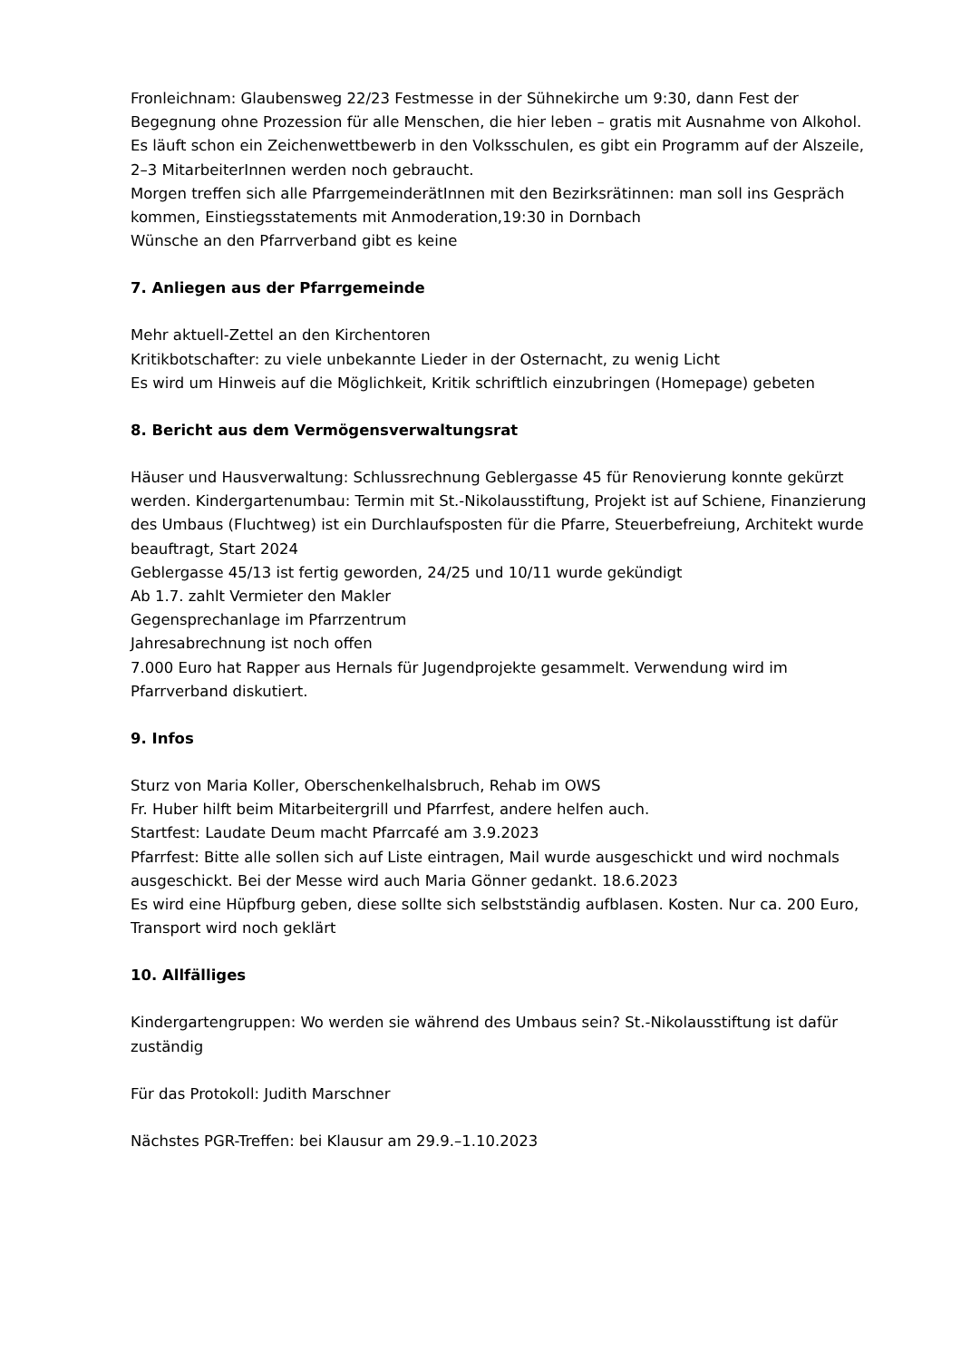Fronleichnam: Glaubensweg 22/23 Festmesse in der Sühnekirche um 9:30, dann Fest der Begegnung ohne Prozession für alle Menschen, die hier leben – gratis mit Ausnahme von Alkohol. Es läuft schon ein Zeichenwettbewerb in den Volksschulen, es gibt ein Programm auf der Alszeile, 2–3 MitarbeiterInnen werden noch gebraucht.
Morgen treffen sich alle PfarrgemeinderätInnen mit den Bezirksrätinnen: man soll ins Gespräch kommen, Einstiegsstatements mit Anmoderation,19:30 in Dornbach
Wünsche an den Pfarrverband gibt es keine
7. Anliegen aus der Pfarrgemeinde
Mehr aktuell-Zettel an den Kirchentoren
Kritikbotschafter: zu viele unbekannte Lieder in der Osternacht, zu wenig Licht
Es wird um Hinweis auf die Möglichkeit, Kritik schriftlich einzubringen (Homepage) gebeten
8. Bericht aus dem Vermögensverwaltungsrat
Häuser und Hausverwaltung: Schlussrechnung Geblergasse 45 für Renovierung konnte gekürzt werden. Kindergartenumbau: Termin mit St.-Nikolausstiftung, Projekt ist auf Schiene, Finanzierung des Umbaus (Fluchtweg) ist ein Durchlaufsposten für die Pfarre, Steuerbefreiung, Architekt wurde beauftragt, Start 2024
Geblergasse 45/13 ist fertig geworden, 24/25 und 10/11 wurde gekündigt
Ab 1.7. zahlt Vermieter den Makler
Gegensprechanlage im Pfarrzentrum
Jahresabrechnung ist noch offen
7.000 Euro hat Rapper aus Hernals für Jugendprojekte gesammelt. Verwendung wird im Pfarrverband diskutiert.
9. Infos
Sturz von Maria Koller, Oberschenkelhalsbruch, Rehab im OWS
Fr. Huber hilft beim Mitarbeitergrill und Pfarrfest, andere helfen auch.
Startfest: Laudate Deum macht Pfarrcafé am 3.9.2023
Pfarrfest: Bitte alle sollen sich auf Liste eintragen, Mail wurde ausgeschickt und wird nochmals ausgeschickt. Bei der Messe wird auch Maria Gönner gedankt. 18.6.2023
Es wird eine Hüpfburg geben, diese sollte sich selbstständig aufblasen. Kosten. Nur ca. 200 Euro, Transport wird noch geklärt
10. Allfälliges
Kindergartengruppen: Wo werden sie während des Umbaus sein? St.-Nikolausstiftung ist dafür zuständig
Für das Protokoll: Judith Marschner
Nächstes PGR-Treffen: bei Klausur am 29.9.–1.10.2023